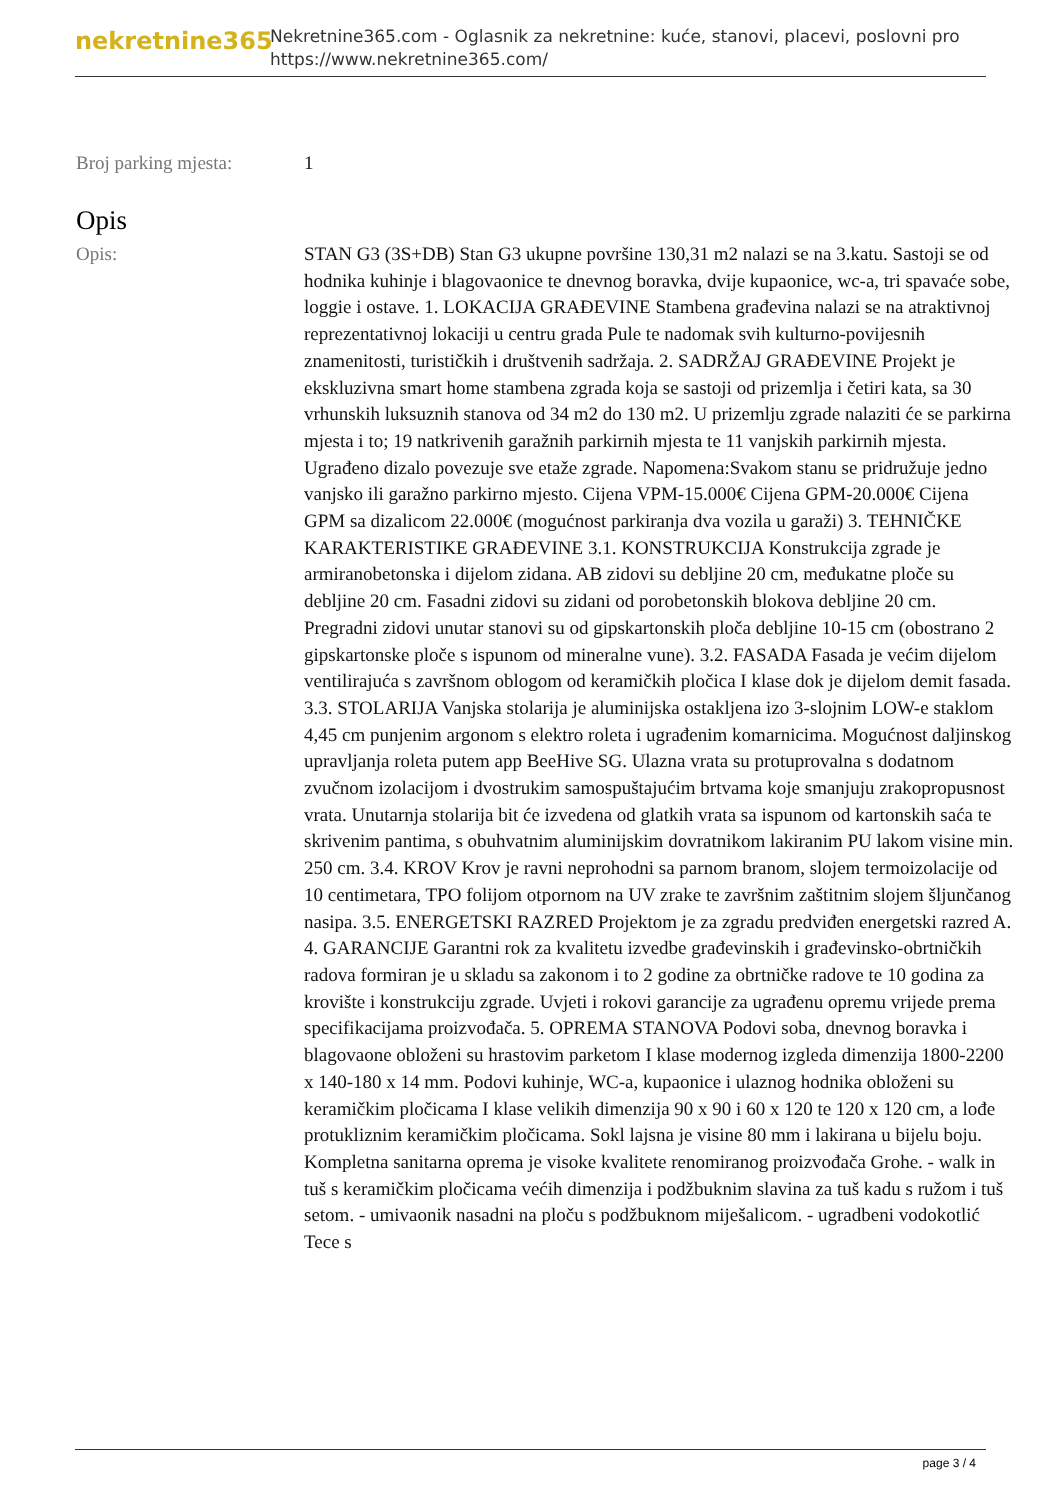nekretnine365
Nekretnine365.com - Oglasnik za nekretnine: kuće, stanovi, placevi, poslovni pro
https://www.nekretnine365.com/
Broj parking mjesta: 1
Opis
Opis: STAN G3 (3S+DB) Stan G3 ukupne površine 130,31 m2 nalazi se na 3.katu. Sastoji se od hodnika kuhinje i blagovaonice te dnevnog boravka, dvije kupaonice, wc-a, tri spavaće sobe, loggie i ostave. 1. LOKACIJA GRAĐEVINE Stambena građevina nalazi se na atraktivnoj reprezentativnoj lokaciji u centru grada Pule te nadomak svih kulturno-povijesnih znamenitosti, turističkih i društvenih sadržaja. 2. SADRŽAJ GRAĐEVINE Projekt je ekskluzivna smart home stambena zgrada koja se sastoji od prizemlja i četiri kata, sa 30 vrhunskih luksuznih stanova od 34 m2 do 130 m2. U prizemlju zgrade nalaziti će se parkirna mjesta i to; 19 natkrivenih garažnih parkirnih mjesta te 11 vanjskih parkirnih mjesta. Ugrađeno dizalo povezuje sve etaže zgrade. Napomena:Svakom stanu se pridružuje jedno vanjsko ili garažno parkirno mjesto. Cijena VPM-15.000€ Cijena GPM-20.000€ Cijena GPM sa dizalicom 22.000€ (mogućnost parkiranja dva vozila u garaži) 3. TEHNIČKE KARAKTERISTIKE GRAĐEVINE 3.1. KONSTRUKCIJA Konstrukcija zgrade je armiranobetonska i dijelom zidana. AB zidovi su debljine 20 cm, međukatne ploče su debljine 20 cm. Fasadni zidovi su zidani od porobetonskih blokova debljine 20 cm. Pregradni zidovi unutar stanovi su od gipskartonskih ploča debljine 10-15 cm (obostrano 2 gipskartonske ploče s ispunom od mineralne vune). 3.2. FASADA Fasada je većim dijelom ventilirajuća s završnom oblogom od keramičkih pločica I klase dok je dijelom demit fasada. 3.3. STOLARIJA Vanjska stolarija je aluminijska ostakljena izo 3-slojnim LOW-e staklom 4,45 cm punjenim argonom s elektro roleta i ugrađenim komarnicima. Mogućnost daljinskog upravljanja roleta putem app BeeHive SG. Ulazna vrata su protuprovalna s dodatnom zvučnom izolacijom i dvostrukim samospuštajućim brtvama koje smanjuju zrakopropusnost vrata. Unutarnja stolarija bit će izvedena od glatkih vrata sa ispunom od kartonskih saća te skrivenim pantima, s obuhvatnim aluminijskim dovratnikom lakiranim PU lakom visine min. 250 cm. 3.4. KROV Krov je ravni neprohodni sa parnom branom, slojem termoizolacije od 10 centimetara, TPO folijom otpornom na UV zrake te završnim zaštitnim slojem šljunčanog nasipa. 3.5. ENERGETSKI RAZRED Projektom je za zgradu predviđen energetski razred A. 4. GARANCIJE Garantni rok za kvalitetu izvedbe građevinskih i građevinsko-obrtničkih radova formiran je u skladu sa zakonom i to 2 godine za obrtničke radove te 10 godina za krovište i konstrukciju zgrade. Uvjeti i rokovi garancije za ugrađenu opremu vrijede prema specifikacijama proizvođača. 5. OPREMA STANOVA Podovi soba, dnevnog boravka i blagovaone obloženi su hrastovim parketom I klase modernog izgleda dimenzija 1800-2200 x 140-180 x 14 mm. Podovi kuhinje, WC-a, kupaonice i ulaznog hodnika obloženi su keramičkim pločicama I klase velikih dimenzija 90 x 90 i 60 x 120 te 120 x 120 cm, a lođe protukliznim keramičkim pločicama. Sokl lajsna je visine 80 mm i lakirana u bijelu boju. Kompletna sanitarna oprema je visoke kvalitete renomiranog proizvođača Grohe. - walk in tuš s keramičkim pločicama većih dimenzija i podžbuknim slavina za tuš kadu s ružom i tuš setom. - umivaonik nasadni na ploču s podžbuknom miješalicom. - ugradbeni vodokotlić Tece s
page 3 / 4